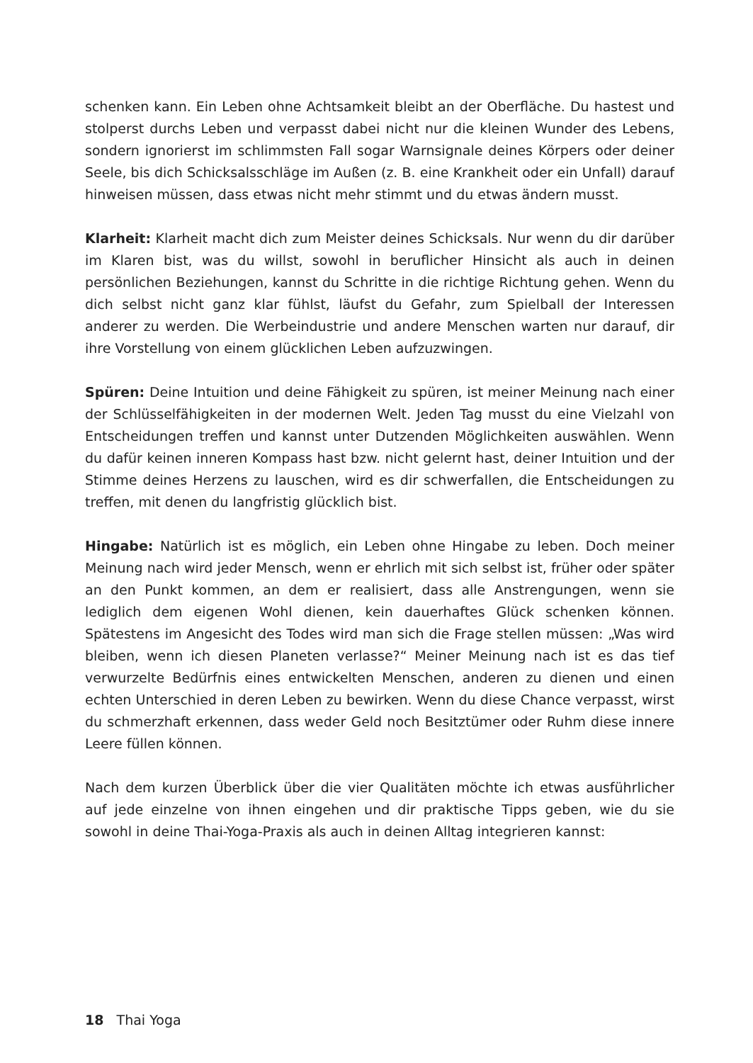schenken kann. Ein Leben ohne Achtsamkeit bleibt an der Oberfläche. Du hastest und stolperst durchs Leben und verpasst dabei nicht nur die kleinen Wunder des Lebens, sondern ignorierst im schlimmsten Fall sogar Warnsignale deines Körpers oder deiner Seele, bis dich Schicksalsschläge im Außen (z. B. eine Krankheit oder ein Unfall) darauf hinweisen müssen, dass etwas nicht mehr stimmt und du etwas ändern musst.
Klarheit: Klarheit macht dich zum Meister deines Schicksals. Nur wenn du dir darüber im Klaren bist, was du willst, sowohl in beruflicher Hinsicht als auch in deinen persönlichen Beziehungen, kannst du Schritte in die richtige Richtung gehen. Wenn du dich selbst nicht ganz klar fühlst, läufst du Gefahr, zum Spielball der Interessen anderer zu werden. Die Werbeindustrie und andere Menschen warten nur darauf, dir ihre Vorstellung von einem glücklichen Leben aufzuzwingen.
Spüren: Deine Intuition und deine Fähigkeit zu spüren, ist meiner Meinung nach einer der Schlüsselfähigkeiten in der modernen Welt. Jeden Tag musst du eine Vielzahl von Entscheidungen treffen und kannst unter Dutzenden Möglichkeiten auswählen. Wenn du dafür keinen inneren Kompass hast bzw. nicht gelernt hast, deiner Intuition und der Stimme deines Herzens zu lauschen, wird es dir schwerfallen, die Entscheidungen zu treffen, mit denen du langfristig glücklich bist.
Hingabe: Natürlich ist es möglich, ein Leben ohne Hingabe zu leben. Doch meiner Meinung nach wird jeder Mensch, wenn er ehrlich mit sich selbst ist, früher oder später an den Punkt kommen, an dem er realisiert, dass alle Anstrengungen, wenn sie lediglich dem eigenen Wohl dienen, kein dauerhaftes Glück schenken können. Spätestens im Angesicht des Todes wird man sich die Frage stellen müssen: „Was wird bleiben, wenn ich diesen Planeten verlasse?“ Meiner Meinung nach ist es das tief verwurzelte Bedürfnis eines entwickelten Menschen, anderen zu dienen und einen echten Unterschied in deren Leben zu bewirken. Wenn du diese Chance verpasst, wirst du schmerzhaft erkennen, dass weder Geld noch Besitztümer oder Ruhm diese innere Leere füllen können.
Nach dem kurzen Überblick über die vier Qualitäten möchte ich etwas ausführlicher auf jede einzelne von ihnen eingehen und dir praktische Tipps geben, wie du sie sowohl in deine Thai-Yoga-Praxis als auch in deinen Alltag integrieren kannst:
18 Thai Yoga